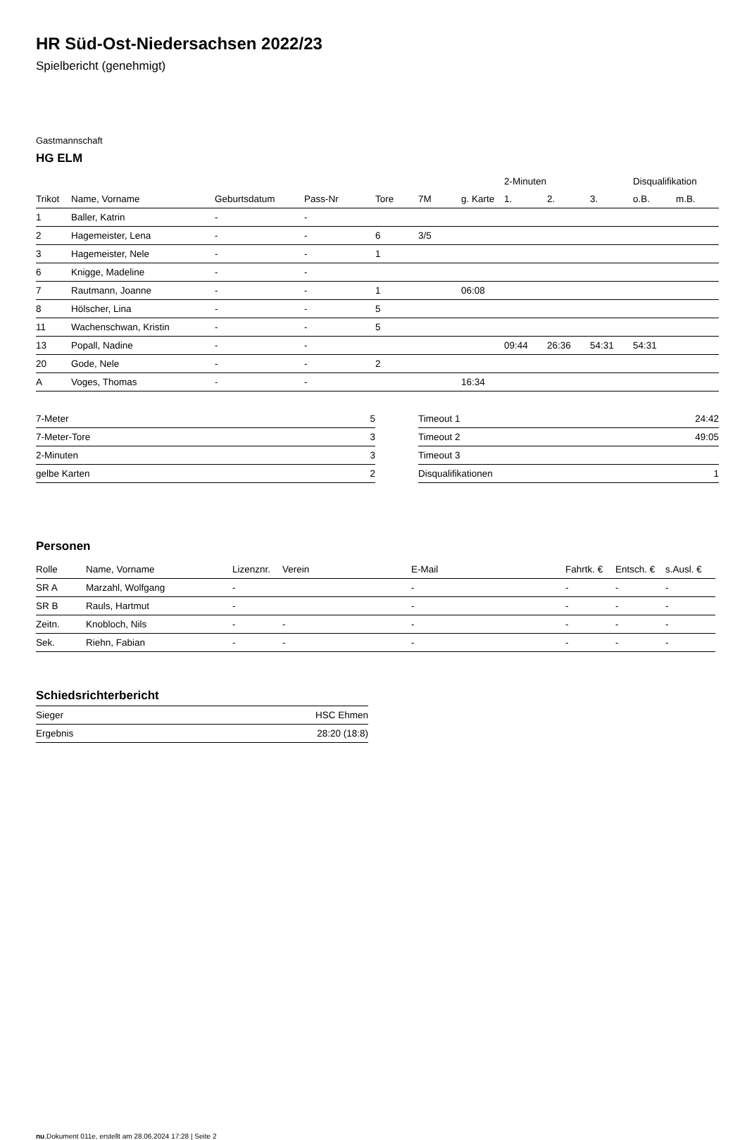HR Süd-Ost-Niedersachsen 2022/23
Spielbericht (genehmigt)
Gastmannschaft
HG ELM
| | | | | | | | 2-Minuten | | | Disqualifikation | |
| Trikot | Name, Vorname | Geburtsdatum | Pass-Nr | Tore | 7M | g. Karte | 1. | 2. | 3. | o.B. | m.B. |
| 1 | Baller, Katrin | - | - | | | | | | | | |
| 2 | Hagemeister, Lena | - | - | 6 | 3/5 | | | | | | |
| 3 | Hagemeister, Nele | - | - | 1 | | | | | | | |
| 6 | Knigge, Madeline | - | - | | | | | | | | |
| 7 | Rautmann, Joanne | - | - | 1 | | 06:08 | | | | | |
| 8 | Hölscher, Lina | - | - | 5 | | | | | | | |
| 11 | Wachenschwan, Kristin | - | - | 5 | | | | | | | |
| 13 | Popall, Nadine | - | - | | | | 09:44 | 26:36 | 54:31 | 54:31 | |
| 20 | Gode, Nele | - | - | 2 | | | | | | | |
| A | Voges, Thomas | - | - | | | 16:34 | | | | | |
| 7-Meter | 5 |
| 7-Meter-Tore | 3 |
| 2-Minuten | 3 |
| gelbe Karten | 2 |
| Timeout 1 | 24:42 |
| Timeout 2 | 49:05 |
| Timeout 3 | |
| Disqualifikationen | 1 |
Personen
| Rolle | Name, Vorname | Lizenznr. | Verein | E-Mail | Fahrtk. € | Entsch. € | s.Ausl. € |
| --- | --- | --- | --- | --- | --- | --- | --- |
| SR A | Marzahl, Wolfgang | - | | - | - | - | - |
| SR B | Rauls, Hartmut | - | | - | - | - | - |
| Zeitn. | Knobloch, Nils | - | - | - | - | - | - |
| Sek. | Riehn, Fabian | - | - | - | - | - | - |
Schiedsrichterbericht
| Sieger | HSC Ehmen |
| Ergebnis | 28:20 (18:8) |
nu.Dokument 011e, erstellt am 28.06.2024 17:28 | Seite 2